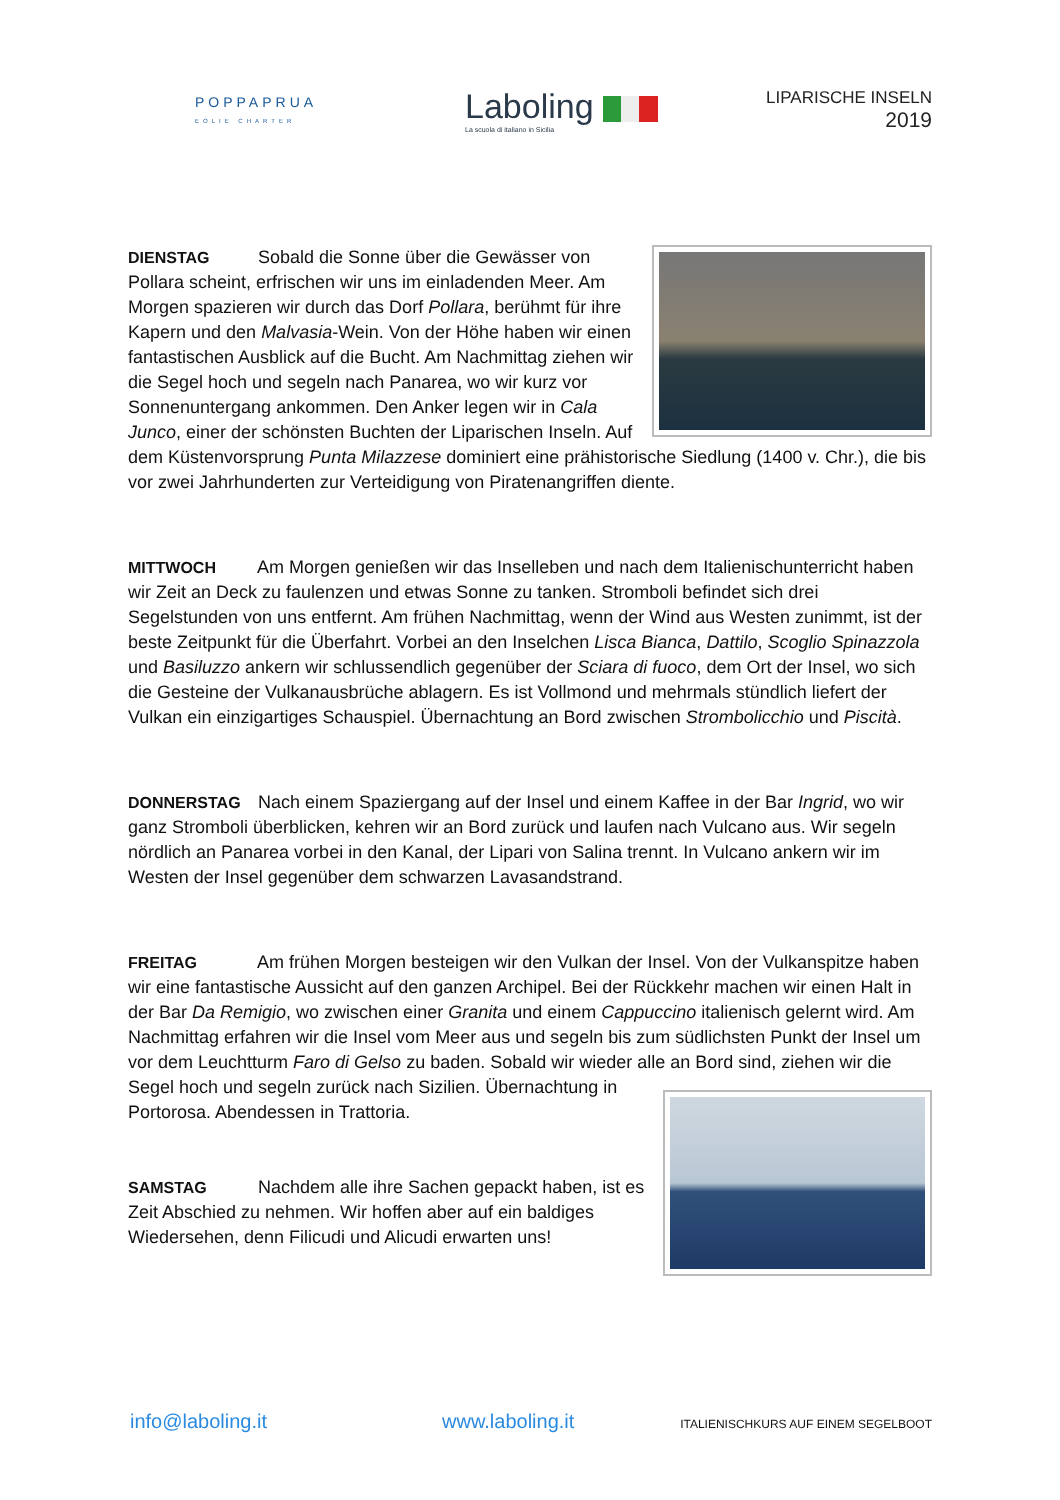POPPAPRUA
EOLIE CHARTER
Laboling
La scuola di italiano in Sicilia
LIPARISCHE INSELN
2019
DIENSTAG Sobald die Sonne über die Gewässer von Pollara scheint, erfrischen wir uns im einladenden Meer. Am Morgen spazieren wir durch das Dorf Pollara, berühmt für ihre Kapern und den Malvasia-Wein. Von der Höhe haben wir einen fantastischen Ausblick auf die Bucht. Am Nachmittag ziehen wir die Segel hoch und segeln nach Panarea, wo wir kurz vor Sonnenuntergang ankommen. Den Anker legen wir in Cala Junco, einer der schönsten Buchten der Liparischen Inseln. Auf dem Küstenvorsprung Punta Milazzese dominiert eine prähistorische Siedlung (1400 v. Chr.), die bis vor zwei Jahrhunderten zur Verteidigung von Piratenangriffen diente.
MITTWOCH Am Morgen genießen wir das Inselleben und nach dem Italienischunterricht haben wir Zeit an Deck zu faulenzen und etwas Sonne zu tanken. Stromboli befindet sich drei Segelstunden von uns entfernt. Am frühen Nachmittag, wenn der Wind aus Westen zunimmt, ist der beste Zeitpunkt für die Überfahrt. Vorbei an den Inselchen Lisca Bianca, Dattilo, Scoglio Spinazzola und Basiluzzo ankern wir schlussendlich gegenüber der Sciara di fuoco, dem Ort der Insel, wo sich die Gesteine der Vulkanausbrüche ablagern. Es ist Vollmond und mehrmals stündlich liefert der Vulkan ein einzigartiges Schauspiel. Übernachtung an Bord zwischen Strombolicchio und Piscità.
DONNERSTAG Nach einem Spaziergang auf der Insel und einem Kaffee in der Bar Ingrid, wo wir ganz Stromboli überblicken, kehren wir an Bord zurück und laufen nach Vulcano aus. Wir segeln nördlich an Panarea vorbei in den Kanal, der Lipari von Salina trennt. In Vulcano ankern wir im Westen der Insel gegenüber dem schwarzen Lavasandstrand.
FREITAG Am frühen Morgen besteigen wir den Vulkan der Insel. Von der Vulkanspitze haben wir eine fantastische Aussicht auf den ganzen Archipel. Bei der Rückkehr machen wir einen Halt in der Bar Da Remigio, wo zwischen einer Granita und einem Cappuccino italienisch gelernt wird. Am Nachmittag erfahren wir die Insel vom Meer aus und segeln bis zum südlichsten Punkt der Insel um vor dem Leuchtturm Faro di Gelso zu baden. Sobald wir wieder alle an Bord sind, ziehen wir die Segel hoch und
segeln zurück nach Sizilien. Übernachtung in Portorosa. Abendessen in Trattoria.
SAMSTAG Nachdem alle ihre Sachen gepackt haben, ist es Zeit Abschied zu nehmen. Wir hoffen aber auf ein baldiges Wiedersehen, denn Filicudi und Alicudi erwarten uns!
info@laboling.it www.laboling.it ITALIENISCHKURS AUF EINEM SEGELBOOT